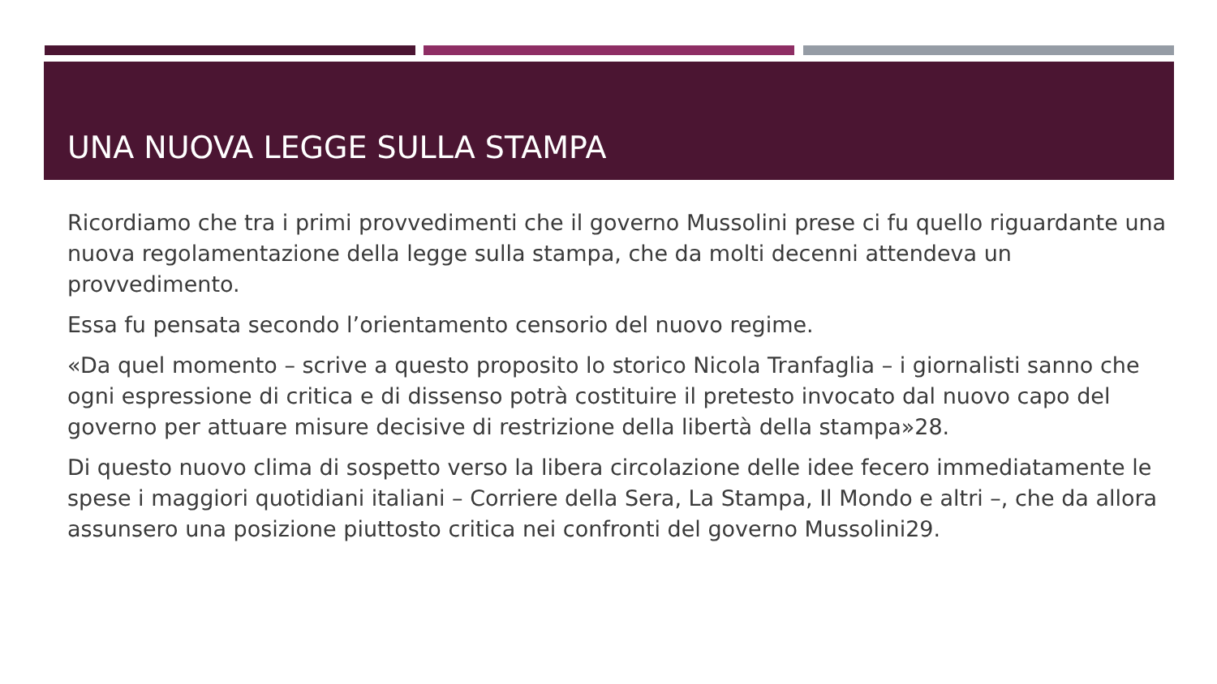UNA NUOVA LEGGE SULLA STAMPA
Ricordiamo che tra i primi provvedimenti che il governo Mussolini prese ci fu quello riguardante una nuova regolamentazione della legge sulla stampa, che da molti decenni attendeva un provvedimento.
Essa fu pensata secondo l’orientamento censorio del nuovo regime.
«Da quel momento – scrive a questo proposito lo storico Nicola Tranfaglia – i giornalisti sanno che ogni espressione di critica e di dissenso potrà costituire il pretesto invocato dal nuovo capo del governo per attuare misure decisive di restrizione della libertà della stampa»28.
Di questo nuovo clima di sospetto verso la libera circolazione delle idee fecero immediatamente le spese i maggiori quotidiani italiani – Corriere della Sera, La Stampa, Il Mondo e altri –, che da allora assunsero una posizione piuttosto critica nei confronti del governo Mussolini29.